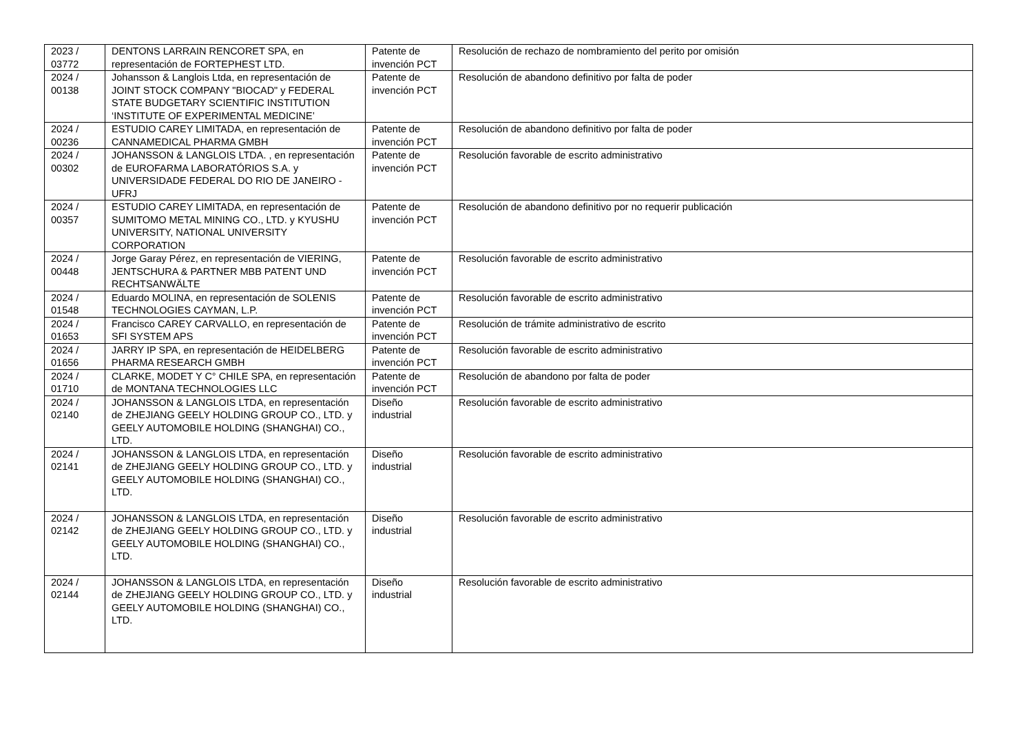| 2023 / 03772 | DENTONS LARRAIN RENCORET SPA, en representación de FORTEPHEST LTD. | Patente de invención PCT | Resolución de rechazo de nombramiento del perito por omisión |
| 2024 / 00138 | Johansson & Langlois Ltda, en representación de JOINT STOCK COMPANY "BIOCAD" y FEDERAL STATE BUDGETARY SCIENTIFIC INSTITUTION ‘INSTITUTE OF EXPERIMENTAL MEDICINE’ | Patente de invención PCT | Resolución de abandono definitivo por falta de poder |
| 2024 / 00236 | ESTUDIO CAREY LIMITADA, en representación de CANNAMEDICAL PHARMA GMBH | Patente de invención PCT | Resolución de abandono definitivo por falta de poder |
| 2024 / 00302 | JOHANSSON & LANGLOIS LTDA. , en representación de EUROFARMA LABORATÓRIOS S.A. y UNIVERSIDADE FEDERAL DO RIO DE JANEIRO - UFRJ | Patente de invención PCT | Resolución favorable de escrito administrativo |
| 2024 / 00357 | ESTUDIO CAREY LIMITADA, en representación de SUMITOMO METAL MINING CO., LTD. y KYUSHU UNIVERSITY, NATIONAL UNIVERSITY CORPORATION | Patente de invención PCT | Resolución de abandono definitivo por no requerir publicación |
| 2024 / 00448 | Jorge Garay Pérez, en representación de VIERING, JENTSCHURA & PARTNER MBB PATENT UND RECHTSANWÄLTE | Patente de invención PCT | Resolución favorable de escrito administrativo |
| 2024 / 01548 | Eduardo MOLINA, en representación de SOLENIS TECHNOLOGIES CAYMAN, L.P. | Patente de invención PCT | Resolución favorable de escrito administrativo |
| 2024 / 01653 | Francisco CAREY CARVALLO, en representación de SFI SYSTEM APS | Patente de invención PCT | Resolución de trámite administrativo de escrito |
| 2024 / 01656 | JARRY IP SPA, en representación de HEIDELBERG PHARMA RESEARCH GMBH | Patente de invención PCT | Resolución favorable de escrito administrativo |
| 2024 / 01710 | CLARKE, MODET Y C° CHILE SPA, en representación de MONTANA TECHNOLOGIES LLC | Patente de invención PCT | Resolución de abandono por falta de poder |
| 2024 / 02140 | JOHANSSON & LANGLOIS LTDA, en representación de ZHEJIANG GEELY HOLDING GROUP CO., LTD. y GEELY AUTOMOBILE HOLDING (SHANGHAI) CO., LTD. | Diseño industrial | Resolución favorable de escrito administrativo |
| 2024 / 02141 | JOHANSSON & LANGLOIS LTDA, en representación de ZHEJIANG GEELY HOLDING GROUP CO., LTD. y GEELY AUTOMOBILE HOLDING (SHANGHAI) CO., LTD. | Diseño industrial | Resolución favorable de escrito administrativo |
| 2024 / 02142 | JOHANSSON & LANGLOIS LTDA, en representación de ZHEJIANG GEELY HOLDING GROUP CO., LTD. y GEELY AUTOMOBILE HOLDING (SHANGHAI) CO., LTD. | Diseño industrial | Resolución favorable de escrito administrativo |
| 2024 / 02144 | JOHANSSON & LANGLOIS LTDA, en representación de ZHEJIANG GEELY HOLDING GROUP CO., LTD. y GEELY AUTOMOBILE HOLDING (SHANGHAI) CO., LTD. | Diseño industrial | Resolución favorable de escrito administrativo |